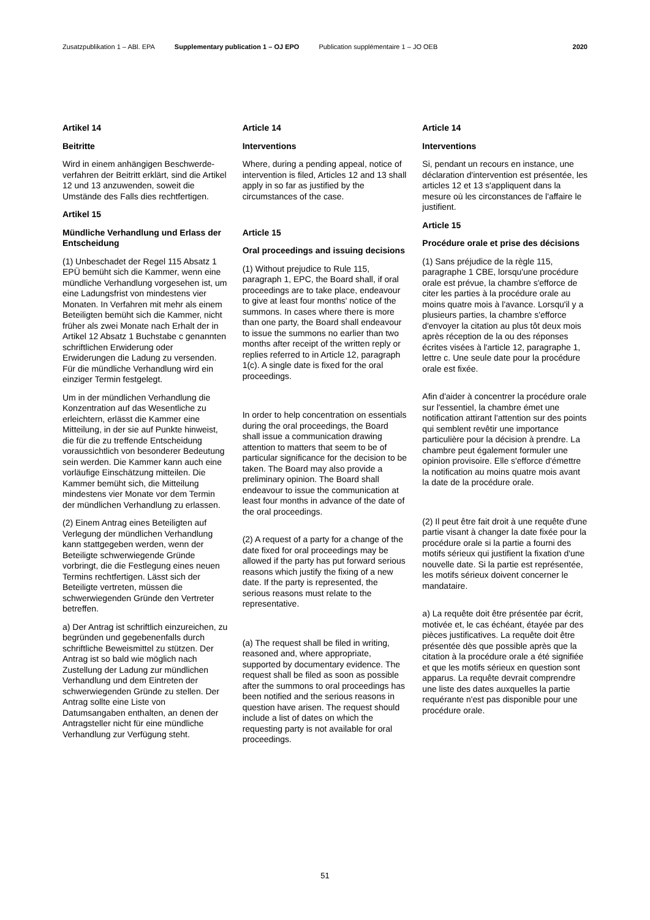Zusatzpublikation 1 – ABl. EPA Supplementary publication 1 – OJ EPO Publication supplémentaire 1 – JO OEB 2020
Artikel 14
Beitritte
Wird in einem anhängigen Beschwerde­verfahren der Beitritt erklärt, sind die Artikel 12 und 13 anzuwenden, soweit die Umstände des Falls dies rechtferti­gen.
Artikel 15
Mündliche Verhandlung und Erlass der Entscheidung
(1) Unbeschadet der Regel 115 Absatz 1 EPÜ bemüht sich die Kam­mer, wenn eine mündliche Verhandlung vorgesehen ist, um eine Ladungsfrist von mindestens vier Monaten. In Ver­fahren mit mehr als einem Beteiligten bemüht sich die Kammer, nicht früher als zwei Monate nach Erhalt der in Artikel 12 Absatz 1 Buchstabe c genannten schriftlichen Erwiderung oder Erwiderungen die Ladung zu versenden. Für die mündliche Verhand­lung wird ein einziger Termin festgelegt.
Um in der mündlichen Verhandlung die Konzentration auf das Wesentliche zu erleichtern, erlässt die Kammer eine Mitteilung, in der sie auf Punkte hin­weist, die für die zu treffende Entschei­dung voraussichtlich von besonderer Bedeutung sein werden. Die Kammer kann auch eine vorläufige Einschätzung mitteilen. Die Kammer bemüht sich, die Mitteilung mindestens vier Monate vor dem Termin der mündlichen Verhand­lung zu erlassen.
(2) Einem Antrag eines Beteiligten auf Verlegung der mündlichen Verhandlung kann stattgegeben werden, wenn der Beteiligte schwerwiegende Gründe vorbringt, die die Festlegung eines neuen Termins rechtfertigen. Lässt sich der Beteiligte vertreten, müssen die schwerwiegenden Gründe den Vertreter betreffen.
a) Der Antrag ist schriftlich einzureichen, zu begründen und gegebenenfalls durch schriftliche Beweismittel zu stützen. Der Antrag ist so bald wie möglich nach Zustellung der Ladung zur mündlichen Verhandlung und dem Eintreten der schwerwiegenden Gründe zu stellen. Der Antrag sollte eine Liste von Datumsangaben enthalten, an denen der Antragsteller nicht für eine mündliche Verhandlung zur Verfügung steht.
Article 14
Interventions
Where, during a pending appeal, notice of intervention is filed, Articles 12 and 13 shall apply in so far as justified by the circumstances of the case.
Article 15
Oral proceedings and issuing decisions
(1) Without prejudice to Rule 115, paragraph 1, EPC, the Board shall, if oral proceedings are to take place, endeavour to give at least four months' notice of the summons. In cases where there is more than one party, the Board shall endeavour to issue the summons no earlier than two months after receipt of the written reply or replies referred to in Article 12, paragraph 1(c). A single date is fixed for the oral proceedings.
In order to help concentration on essentials during the oral proceedings, the Board shall issue a communication drawing attention to matters that seem to be of particular significance for the decision to be taken. The Board may also provide a preliminary opinion. The Board shall endeavour to issue the communication at least four months in advance of the date of the oral proceedings.
(2) A request of a party for a change of the date fixed for oral proceedings may be allowed if the party has put forward serious reasons which justify the fixing of a new date. If the party is represented, the serious reasons must relate to the representative.
(a) The request shall be filed in writing, reasoned and, where appropriate, supported by documentary evidence. The request shall be filed as soon as possible after the summons to oral proceedings has been notified and the serious reasons in question have arisen. The request should include a list of dates on which the requesting party is not available for oral proceedings.
Article 14
Interventions
Si, pendant un recours en instance, une déclaration d'intervention est présentée, les articles 12 et 13 s'appliquent dans la mesure où les circonstances de l'affaire le justifient.
Article 15
Procédure orale et prise des décisions
(1) Sans préjudice de la règle 115, paragraphe 1 CBE, lorsqu'une procédure orale est prévue, la chambre s'efforce de citer les parties à la procédure orale au moins quatre mois à l'avance. Lorsqu'il y a plusieurs parties, la chambre s'efforce d'envoyer la citation au plus tôt deux mois après réception de la ou des réponses écrites visées à l'article 12, paragraphe 1, lettre c. Une seule date pour la procédure orale est fixée.
Afin d'aider à concentrer la procédure orale sur l'essentiel, la chambre émet une notification attirant l'attention sur des points qui semblent revêtir une importance particulière pour la décision à prendre. La chambre peut également formuler une opinion provisoire. Elle s'efforce d'émettre la notification au moins quatre mois avant la date de la procédure orale.
(2) Il peut être fait droit à une requête d'une partie visant à changer la date fixée pour la procédure orale si la partie a fourni des motifs sérieux qui justifient la fixation d'une nouvelle date. Si la partie est représentée, les motifs sérieux doivent concerner le mandataire.
a) La requête doit être présentée par écrit, motivée et, le cas échéant, étayée par des pièces justificatives. La requête doit être présentée dès que possible après que la citation à la procédure orale a été signifiée et que les motifs sérieux en question sont apparus. La requête devrait comprendre une liste des dates auxquelles la partie requérante n'est pas disponible pour une procédure orale.
51